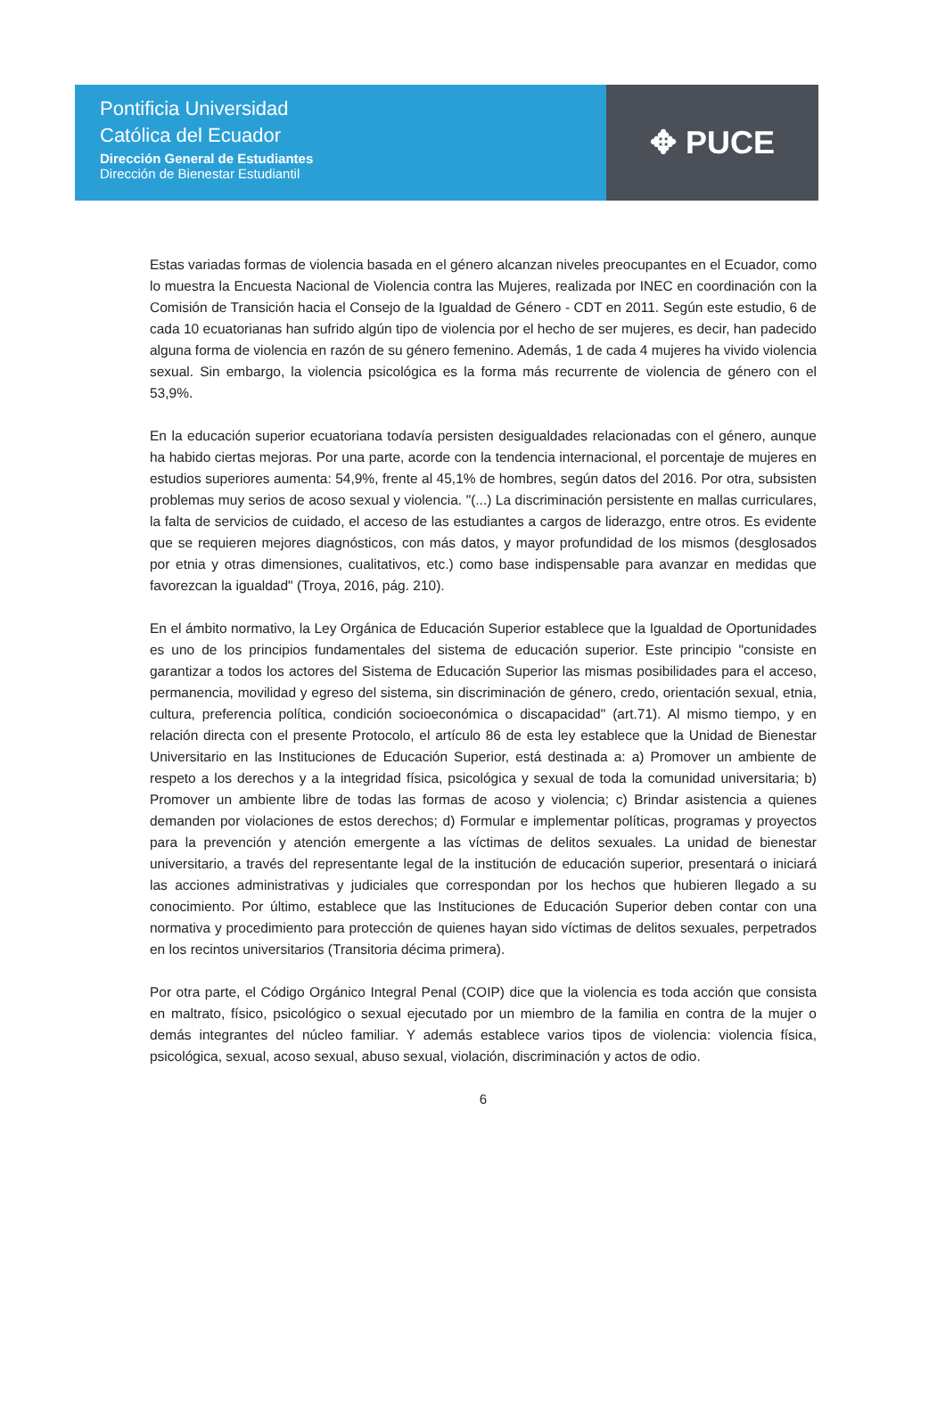Pontificia Universidad
Católica del Ecuador
Dirección General de Estudiantes
Dirección de Bienestar Estudiantil
✥ PUCE
Estas variadas formas de violencia basada en el género alcanzan niveles preocupantes en el Ecuador, como lo muestra la Encuesta Nacional de Violencia contra las Mujeres, realizada por INEC en coordinación con la Comisión de Transición hacia el Consejo de la Igualdad de Género - CDT en 2011. Según este estudio, 6 de cada 10 ecuatorianas han sufrido algún tipo de violencia por el hecho de ser mujeres, es decir, han padecido alguna forma de violencia en razón de su género femenino. Además, 1 de cada 4 mujeres ha vivido violencia sexual. Sin embargo, la violencia psicológica es la forma más recurrente de violencia de género con el 53,9%.
En la educación superior ecuatoriana todavía persisten desigualdades relacionadas con el género, aunque ha habido ciertas mejoras. Por una parte, acorde con la tendencia internacional, el porcentaje de mujeres en estudios superiores aumenta: 54,9%, frente al 45,1% de hombres, según datos del 2016. Por otra, subsisten problemas muy serios de acoso sexual y violencia. "(...) La discriminación persistente en mallas curriculares, la falta de servicios de cuidado, el acceso de las estudiantes a cargos de liderazgo, entre otros. Es evidente que se requieren mejores diagnósticos, con más datos, y mayor profundidad de los mismos (desglosados por etnia y otras dimensiones, cualitativos, etc.) como base indispensable para avanzar en medidas que favorezcan la igualdad" (Troya, 2016, pág. 210).
En el ámbito normativo, la Ley Orgánica de Educación Superior establece que la Igualdad de Oportunidades es uno de los principios fundamentales del sistema de educación superior. Este principio "consiste en garantizar a todos los actores del Sistema de Educación Superior las mismas posibilidades para el acceso, permanencia, movilidad y egreso del sistema, sin discriminación de género, credo, orientación sexual, etnia, cultura, preferencia política, condición socioeconómica o discapacidad" (art.71). Al mismo tiempo, y en relación directa con el presente Protocolo, el artículo 86 de esta ley establece que la Unidad de Bienestar Universitario en las Instituciones de Educación Superior, está destinada a: a) Promover un ambiente de respeto a los derechos y a la integridad física, psicológica y sexual de toda la comunidad universitaria; b) Promover un ambiente libre de todas las formas de acoso y violencia; c) Brindar asistencia a quienes demanden por violaciones de estos derechos; d) Formular e implementar políticas, programas y proyectos para la prevención y atención emergente a las víctimas de delitos sexuales. La unidad de bienestar universitario, a través del representante legal de la institución de educación superior, presentará o iniciará las acciones administrativas y judiciales que correspondan por los hechos que hubieren llegado a su conocimiento. Por último, establece que las Instituciones de Educación Superior deben contar con una normativa y procedimiento para protección de quienes hayan sido víctimas de delitos sexuales, perpetrados en los recintos universitarios (Transitoria décima primera).
Por otra parte, el Código Orgánico Integral Penal (COIP) dice que la violencia es toda acción que consista en maltrato, físico, psicológico o sexual ejecutado por un miembro de la familia en contra de la mujer o demás integrantes del núcleo familiar. Y además establece varios tipos de violencia: violencia física, psicológica, sexual, acoso sexual, abuso sexual, violación, discriminación y actos de odio.
6